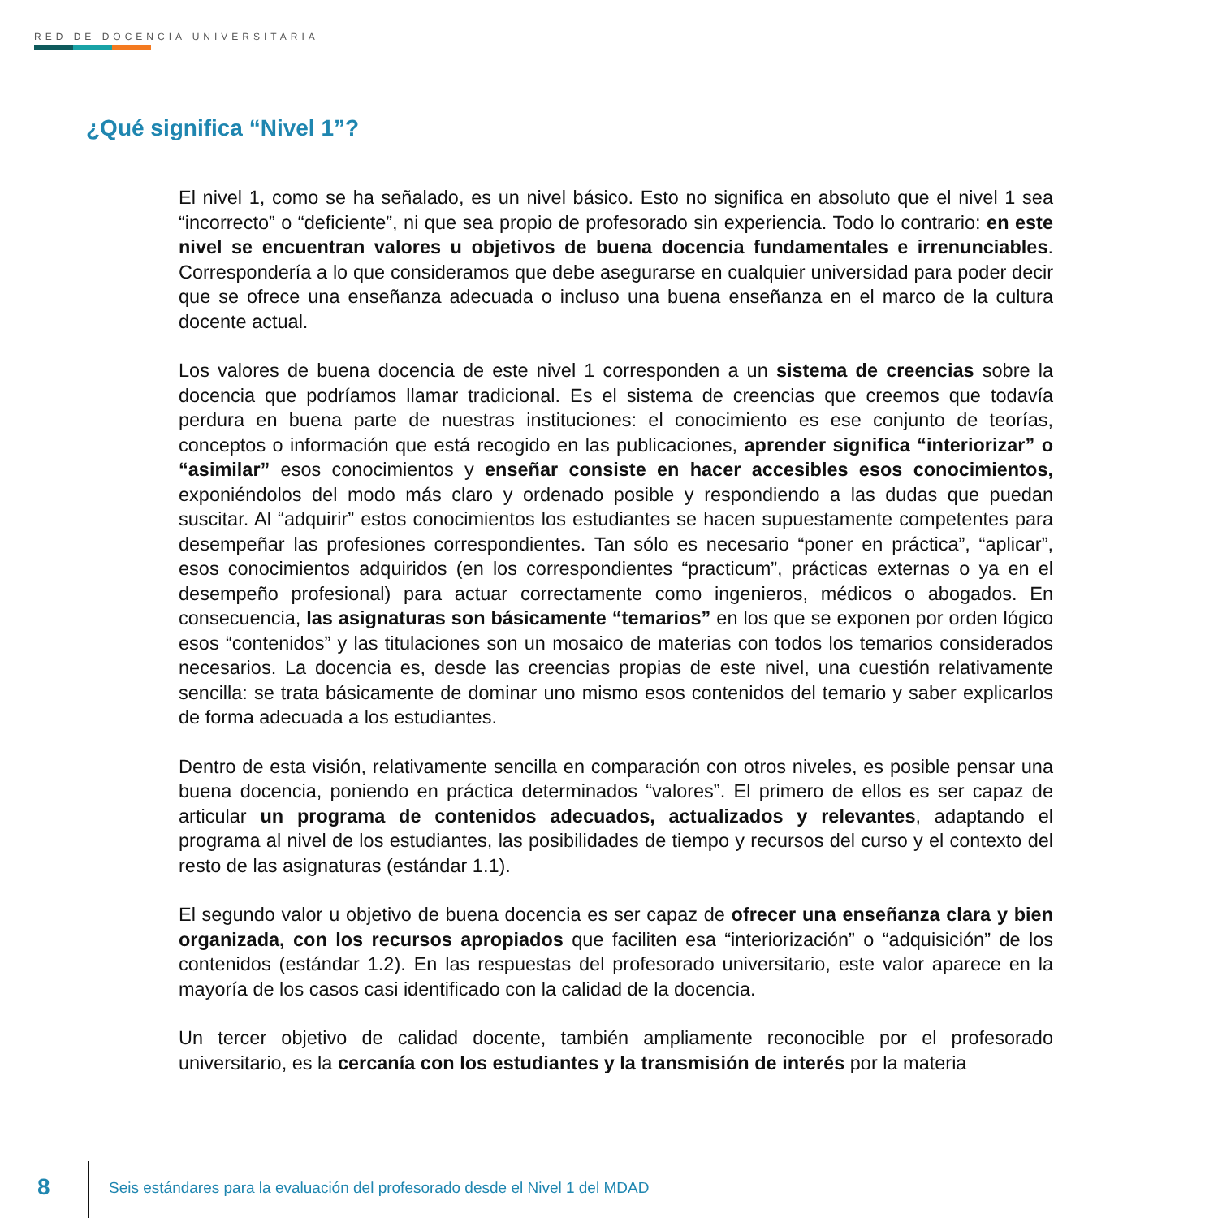RED DE DOCENCIA UNIVERSITARIA
¿Qué significa “Nivel 1”?
El nivel 1, como se ha señalado, es un nivel básico. Esto no significa en absoluto que el nivel 1 sea “incorrecto” o “deficiente”, ni que sea propio de profesorado sin experiencia. Todo lo contrario: en este nivel se encuentran valores u objetivos de buena docencia fundamentales e irrenunciables. Correspondería a lo que consideramos que debe asegurarse en cualquier universidad para poder decir que se ofrece una enseñanza adecuada o incluso una buena enseñanza en el marco de la cultura docente actual.
Los valores de buena docencia de este nivel 1 corresponden a un sistema de creencias sobre la docencia que podríamos llamar tradicional. Es el sistema de creencias que creemos que todavía perdura en buena parte de nuestras instituciones: el conocimiento es ese conjunto de teorías, conceptos o información que está recogido en las publicaciones, aprender significa “interiorizar” o “asimilar” esos conocimientos y enseñar consiste en hacer accesibles esos conocimientos, exponiéndolos del modo más claro y ordenado posible y respondiendo a las dudas que puedan suscitar. Al “adquirir” estos conocimientos los estudiantes se hacen supuestamente competentes para desempeñar las profesiones correspondientes. Tan sólo es necesario “poner en práctica”, “aplicar”, esos conocimientos adquiridos (en los correspondientes “practicum”, prácticas externas o ya en el desempeño profesional) para actuar correctamente como ingenieros, médicos o abogados. En consecuencia, las asignaturas son básicamente “temarios” en los que se exponen por orden lógico esos “contenidos” y las titulaciones son un mosaico de materias con todos los temarios considerados necesarios. La docencia es, desde las creencias propias de este nivel, una cuestión relativamente sencilla: se trata básicamente de dominar uno mismo esos contenidos del temario y saber explicarlos de forma adecuada a los estudiantes.
Dentro de esta visión, relativamente sencilla en comparación con otros niveles, es posible pensar una buena docencia, poniendo en práctica determinados “valores”. El primero de ellos es ser capaz de articular un programa de contenidos adecuados, actualizados y relevantes, adaptando el programa al nivel de los estudiantes, las posibilidades de tiempo y recursos del curso y el contexto del resto de las asignaturas (estándar 1.1).
El segundo valor u objetivo de buena docencia es ser capaz de ofrecer una enseñanza clara y bien organizada, con los recursos apropiados que faciliten esa “interiorización” o “adquisición” de los contenidos (estándar 1.2). En las respuestas del profesorado universitario, este valor aparece en la mayoría de los casos casi identificado con la calidad de la docencia.
Un tercer objetivo de calidad docente, también ampliamente reconocible por el profesorado universitario, es la cercanía con los estudiantes y la transmisión de interés por la materia
8
Seis estándares para la evaluación del profesorado desde el Nivel 1 del MDAD